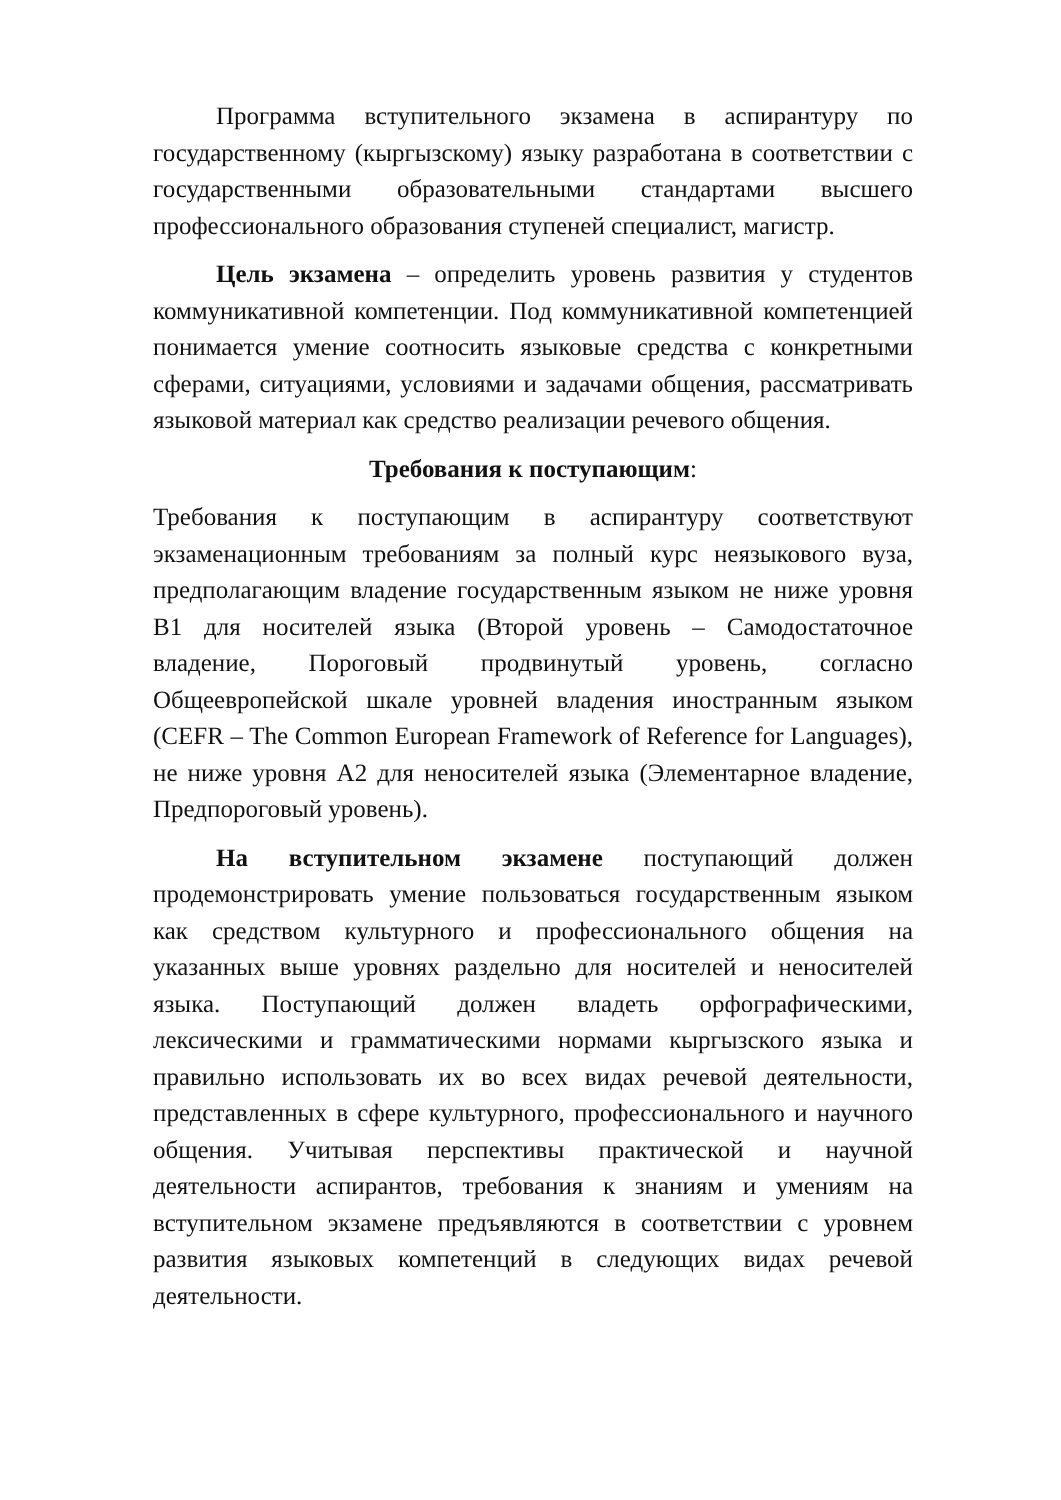Программа вступительного экзамена в аспирантуру по государственному (кыргызскому) языку разработана в соответствии с государственными образовательными стандартами высшего профессионального образования ступеней специалист, магистр.
Цель экзамена – определить уровень развития у студентов коммуникативной компетенции. Под коммуникативной компетенцией понимается умение соотносить языковые средства с конкретными сферами, ситуациями, условиями и задачами общения, рассматривать языковой материал как средство реализации речевого общения.
Требования к поступающим:
Требования к поступающим в аспирантуру соответствуют экзаменационным требованиям за полный курс неязыкового вуза, предполагающим владение государственным языком не ниже уровня В1 для носителей языка (Второй уровень – Самодостаточное владение, Пороговый продвинутый уровень, согласно Общеевропейской шкале уровней владения иностранным языком (CEFR – The Common European Framework of Reference for Languages), не ниже уровня А2 для неносителей языка (Элементарное владение, Предпороговый уровень).
На вступительном экзамене поступающий должен продемонстрировать умение пользоваться государственным языком как средством культурного и профессионального общения на указанных выше уровнях раздельно для носителей и неносителей языка. Поступающий должен владеть орфографическими, лексическими и грамматическими нормами кыргызского языка и правильно использовать их во всех видах речевой деятельности, представленных в сфере культурного, профессионального и научного общения. Учитывая перспективы практической и научной деятельности аспирантов, требования к знаниям и умениям на вступительном экзамене предъявляются в соответствии с уровнем развития языковых компетенций в следующих видах речевой деятельности.